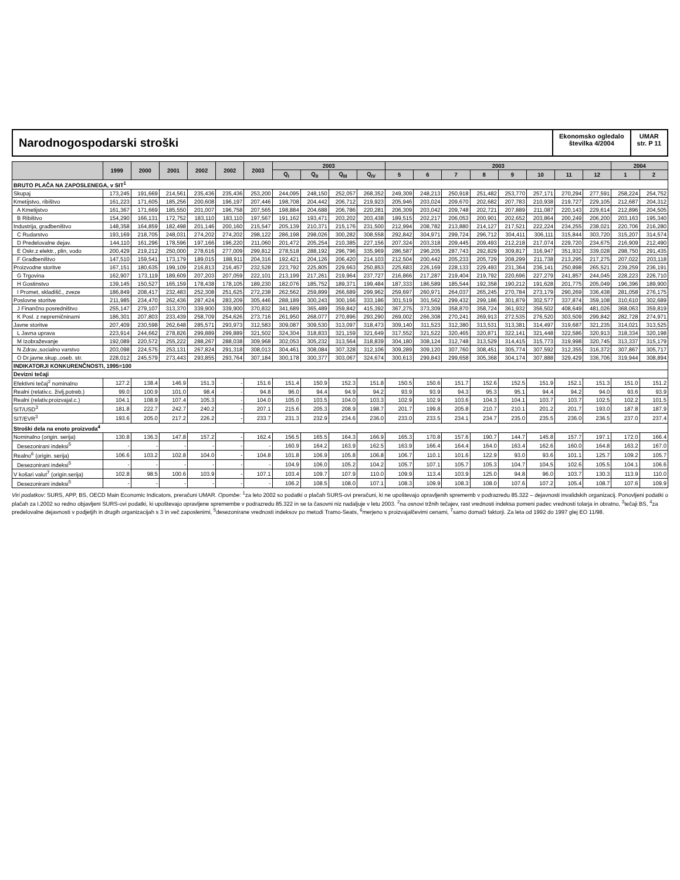Narodnogospodarski stroški
Ekonomsko ogledalo
številka 4/2004
UMAR
str. P 11
| | 1999 | 2000 | 2001 | 2002 | 2002 | 2003 | 2003 | | | | 2003 | | | | | | | | 2004 | |
| --- | --- | --- | --- | --- | --- | --- | --- | --- | --- | --- | --- | --- | --- | --- | --- | --- | --- | --- | --- | --- |
| | | | | | | | Q<sub>I</sub> | Q<sub>II</sub> | Q<sub>III</sub> | Q<sub>IV</sub> | 5 | 6 | 7 | 8 | 9 | 10 | 11 | 12 | 1 | 2 |
| BRUTO PLAČA NA ZAPOSLENEGA, v SIT<sup>1</sup> | | | | | | | | | | | | | | | | | | | | |
| Skupaj | 173,245 | 191,669 | 214,561 | 235,436 | 235,436 | 253,200 | 244,095 | 248,150 | 252,057 | 268,352 | 249,309 | 248,213 | 250,918 | 251,482 | 253,770 | 257,171 | 270,294 | 277,591 | 258,224 | 254,752 |
| Kmetijstvo, ribištvo | 161,223 | 171,605 | 185,256 | 200,608 | 196,197 | 207,446 | 198,708 | 204,442 | 206,712 | 219,923 | 205,946 | 203,024 | 209,670 | 202,682 | 207,783 | 210,938 | 219,727 | 229,105 | 212,687 | 204,312 |
| A Kmetijstvo | 161,367 | 171,669 | 185,550 | 201,007 | 196,758 | 207,565 | 198,884 | 204,688 | 206,786 | 220,281 | 206,309 | 203,042 | 209,748 | 202,721 | 207,889 | 211,087 | 220,143 | 229,614 | 212,896 | 204,505 |
| B Ribištvo | 154,290 | 166,131 | 172,752 | 183,110 | 183,110 | 197,567 | 191,162 | 193,471 | 203,202 | 203,438 | 189,515 | 202,217 | 206,053 | 200,901 | 202,652 | 203,864 | 200,249 | 206,200 | 203,163 | 195,340 |
| Industrija, gradbeništvo | 148,358 | 164,859 | 182,498 | 201,146 | 200,160 | 215,547 | 205,139 | 210,371 | 215,176 | 231,500 | 212,994 | 208,782 | 213,880 | 214,127 | 217,521 | 222,224 | 234,255 | 238,021 | 220,706 | 216,280 |
| C Rudarstvo | 193,169 | 218,705 | 248,031 | 274,202 | 274,202 | 298,122 | 286,198 | 298,026 | 300,282 | 308,558 | 292,842 | 304,971 | 299,724 | 296,712 | 304,411 | 306,111 | 315,844 | 303,720 | 315,207 | 314,574 |
| D Predelovalne dejav. | 144,110 | 161,296 | 178,596 | 197,166 | 196,220 | 211,060 | 201,472 | 205,254 | 210,385 | 227,156 | 207,324 | 203,318 | 209,445 | 209,493 | 212,218 | 217,074 | 229,720 | 234,675 | 216,909 | 212,490 |
| E Oskr.z elektr., plin, vodo | 200,429 | 219,212 | 250,000 | 278,616 | 277,009 | 299,812 | 278,518 | 288,192 | 296,796 | 335,969 | 286,587 | 296,205 | 287,743 | 292,829 | 309,817 | 316,947 | 351,932 | 339,028 | 298,750 | 291,435 |
| F Gradbeništvo | 147,510 | 159,541 | 173,179 | 189,015 | 188,911 | 204,316 | 192,421 | 204,126 | 206,420 | 214,103 | 212,504 | 200,442 | 205,233 | 205,729 | 208,299 | 211,738 | 213,295 | 217,275 | 207,022 | 203,118 |
| Proizvodne storitve | 167,151 | 180,635 | 199,109 | 216,813 | 216,457 | 232,528 | 223,792 | 225,805 | 229,663 | 250,853 | 225,683 | 226,169 | 228,133 | 229,493 | 231,364 | 236,141 | 250,898 | 265,521 | 239,259 | 236,191 |
| G Trgovina | 162,907 | 173,119 | 189,609 | 207,203 | 207,059 | 222,101 | 213,199 | 217,261 | 219,964 | 237,727 | 216,866 | 217,287 | 219,404 | 219,792 | 220,696 | 227,279 | 241,857 | 244,045 | 228,223 | 226,710 |
| H Gostinstvo | 139,145 | 150,527 | 165,159 | 178,438 | 178,105 | 189,230 | 182,076 | 185,752 | 189,371 | 199,484 | 187,333 | 186,589 | 185,544 | 192,358 | 190,212 | 191,628 | 201,775 | 205,049 | 196,396 | 189,900 |
| I Promet, skladišč., zveze | 186,849 | 208,417 | 232,483 | 252,308 | 251,625 | 272,238 | 262,562 | 259,899 | 266,689 | 299,962 | 259,697 | 260,971 | 264,037 | 265,245 | 270,784 | 273,179 | 290,269 | 336,438 | 281,058 | 276,175 |
| Poslovne storitve | 211,985 | 234,470 | 262,436 | 287,424 | 283,209 | 305,446 | 288,189 | 300,243 | 300,166 | 333,186 | 301,519 | 301,562 | 299,432 | 299,186 | 301,879 | 302,577 | 337,874 | 359,108 | 310,610 | 302,689 |
| J Finančno posredništvo | 255,147 | 279,107 | 313,370 | 339,900 | 339,900 | 370,832 | 341,689 | 365,489 | 359,842 | 415,392 | 367,275 | 373,309 | 358,870 | 358,724 | 361,932 | 356,502 | 408,649 | 481,026 | 368,063 | 359,819 |
| K Posl. z nepremičninami | 186,301 | 207,803 | 233,439 | 258,709 | 254,626 | 273,716 | 261,950 | 268,077 | 270,896 | 293,290 | 269,002 | 266,308 | 270,241 | 269,913 | 272,535 | 276,520 | 303,509 | 299,842 | 282,728 | 274,971 |
| Javne storitve | 207,409 | 230,598 | 262,648 | 285,571 | 293,973 | 312,583 | 309,087 | 309,530 | 313,097 | 318,473 | 309,140 | 311,523 | 312,380 | 313,531 | 313,381 | 314,497 | 319,687 | 321,235 | 314,021 | 313,525 |
| L Javna uprava | 223,914 | 244,662 | 278,826 | 299,889 | 299,889 | 321,502 | 324,304 | 318,833 | 321,159 | 321,649 | 317,552 | 321,522 | 320,465 | 320,871 | 322,141 | 321,448 | 322,586 | 320,913 | 318,334 | 320,198 |
| M Izobraževanje | 192,089 | 220,572 | 255,222 | 288,267 | 288,038 | 309,968 | 302,053 | 305,232 | 313,564 | 318,839 | 304,180 | 308,124 | 312,748 | 313,529 | 314,415 | 315,773 | 319,998 | 320,745 | 313,337 | 315,179 |
| N Zdrav.,socialno varstvo | 203,098 | 224,575 | 253,131 | 267,824 | 291,318 | 308,013 | 304,461 | 308,084 | 307,328 | 312,106 | 309,289 | 309,120 | 307,760 | 308,451 | 305,774 | 307,592 | 312,355 | 316,372 | 307,867 | 305,717 |
| O Dr.javne.skup.,oseb. str. | 228,012 | 245,579 | 273,443 | 293,855 | 293,764 | 307,184 | 300,178 | 300,377 | 303,067 | 324,674 | 300,613 | 299,843 | 299,658 | 305,368 | 304,174 | 307,888 | 329,429 | 336,706 | 319,944 | 308,894 |
| INDIKATORJI KONKURENČNOSTI, 1995=100 | | | | | | | | | | | | | | | | | | | | |
| Devizni tečaji | | | | | | | | | | | | | | | | | | | | |
| Efektivni tečaj<sup>2</sup> nominalno | 127.2 | 138.4 | 146.9 | 151.3 | - | 151.6 | 151.4 | 150.9 | 152.3 | 151.8 | 150.5 | 150.6 | 151.7 | 152.6 | 152.5 | 151.9 | 152.1 | 151.3 | 151.0 | 151.2 |
| Realni (relativ.c. življ.potreb.) | 99.0 | 100.9 | 101.0 | 98.4 | - | 94.8 | 96.0 | 94.4 | 94.9 | 94.2 | 93.9 | 93.9 | 94.3 | 95.3 | 95.1 | 94.4 | 94.2 | 94.0 | 93.6 | 93.9 |
| Realni (relativ.proizvajal.c.) | 104.1 | 108.9 | 107.4 | 105.3 | - | 104.0 | 105.0 | 103.5 | 104.0 | 103.3 | 102.9 | 102.9 | 103.6 | 104.3 | 104.1 | 103.7 | 103.7 | 102.5 | 102.2 | 101.5 |
| SIT/USD<sup>3</sup> | 181.8 | 222.7 | 242.7 | 240.2 | - | 207.1 | 215.6 | 205.3 | 208.9 | 198.7 | 201.7 | 199.8 | 205.8 | 210.7 | 210.1 | 201.2 | 201.7 | 193.0 | 187.8 | 187.9 |
| SIT/EVR<sup>3</sup> | 193.6 | 205.0 | 217.2 | 226.2 | - | 233.7 | 231.3 | 232.9 | 234.6 | 236.0 | 233.0 | 233.5 | 234.1 | 234.7 | 235.0 | 235.5 | 236.0 | 236.5 | 237.0 | 237.4 |
| Stroški dela na enoto proizvoda<sup>4</sup> | | | | | | | | | | | | | | | | | | | | |
| Nominalno (origin. serija) | 130.8 | 136.3 | 147.8 | 157.2 | - | 162.4 | 156.5 | 165.5 | 164.3 | 166.9 | 165.3 | 170.8 | 157.6 | 190.7 | 144.7 | 145.8 | 157.7 | 197.1 | 172.0 | 166.4 |
| Desezonirani indeksi<sup>5</sup> | - | - | - | - | - | - | 160.9 | 164.2 | 163.9 | 162.5 | 163.9 | 166.4 | 164.4 | 164.0 | 163.4 | 162.6 | 160.0 | 164.8 | 163.2 | 167.0 |
| Realno<sup>6</sup> (origin. serija) | 106.6 | 103.2 | 102.8 | 104.0 | - | 104.8 | 101.8 | 106.9 | 105.8 | 106.8 | 106.7 | 110.1 | 101.6 | 122.9 | 93.0 | 93.6 | 101.1 | 125.7 | 109.2 | 105.7 |
| Desezonirani indeksi<sup>5</sup> | - | - | - | - | - | - | 104.9 | 106.0 | 105.2 | 104.2 | 105.7 | 107.1 | 105.7 | 105.3 | 104.7 | 104.5 | 102.6 | 105.5 | 104.1 | 106.6 |
| V košari valut<sup>7</sup> (origin.serija) | 102.8 | 98.5 | 100.6 | 103.9 | - | 107.1 | 103.4 | 109.7 | 107.9 | 110.0 | 109.9 | 113.4 | 103.9 | 125.0 | 94.8 | 96.0 | 103.7 | 130.3 | 113.9 | 110.0 |
| Desezonirani indeksi<sup>5</sup> | - | - | - | - | - | - | 106.2 | 108.5 | 108.0 | 107.1 | 108.3 | 109.9 | 108.3 | 108.0 | 107.6 | 107.2 | 105.4 | 108.7 | 107.6 | 109.9 |
Viri podatkov: SURS, APP, BS, OECD Main Economic Indicators, preračuni UMAR. Opombe: <sup>1</sup>za leto 2002 so podatki o plačah SURS-ovi preračuni, ki ne upoštevajo opravljenih sprememb v podrazredu 85.322 – dejavnosti invalidskih organizacij. Ponovljeni podatki o plačah za I.2002 so redno objavljeni SURS-ovi podatki, ki upoštevajo opravljene spremembe v podrazredu 85.322 in se ta časovni niz nadaljuje v letu 2003. <sup>2</sup>na osnovi tržnih tečajev, rast vrednosti indeksa pomeni padec vrednosti tolarja in obratno, <sup>3</sup>tečaji BS, <sup>4</sup>za predelovalne dejavnosti v podjetjih in drugih organizacijah s 3 in več zaposlenimi, <sup>5</sup>desezonirane vrednosti indeksov po metodi Tramo-Seats, <sup>6</sup>merjeno s proizvajalčevimi cenami, <sup>7</sup>samo domači faktorji. Za leta od 1992 do 1997 glej EO 11/98.